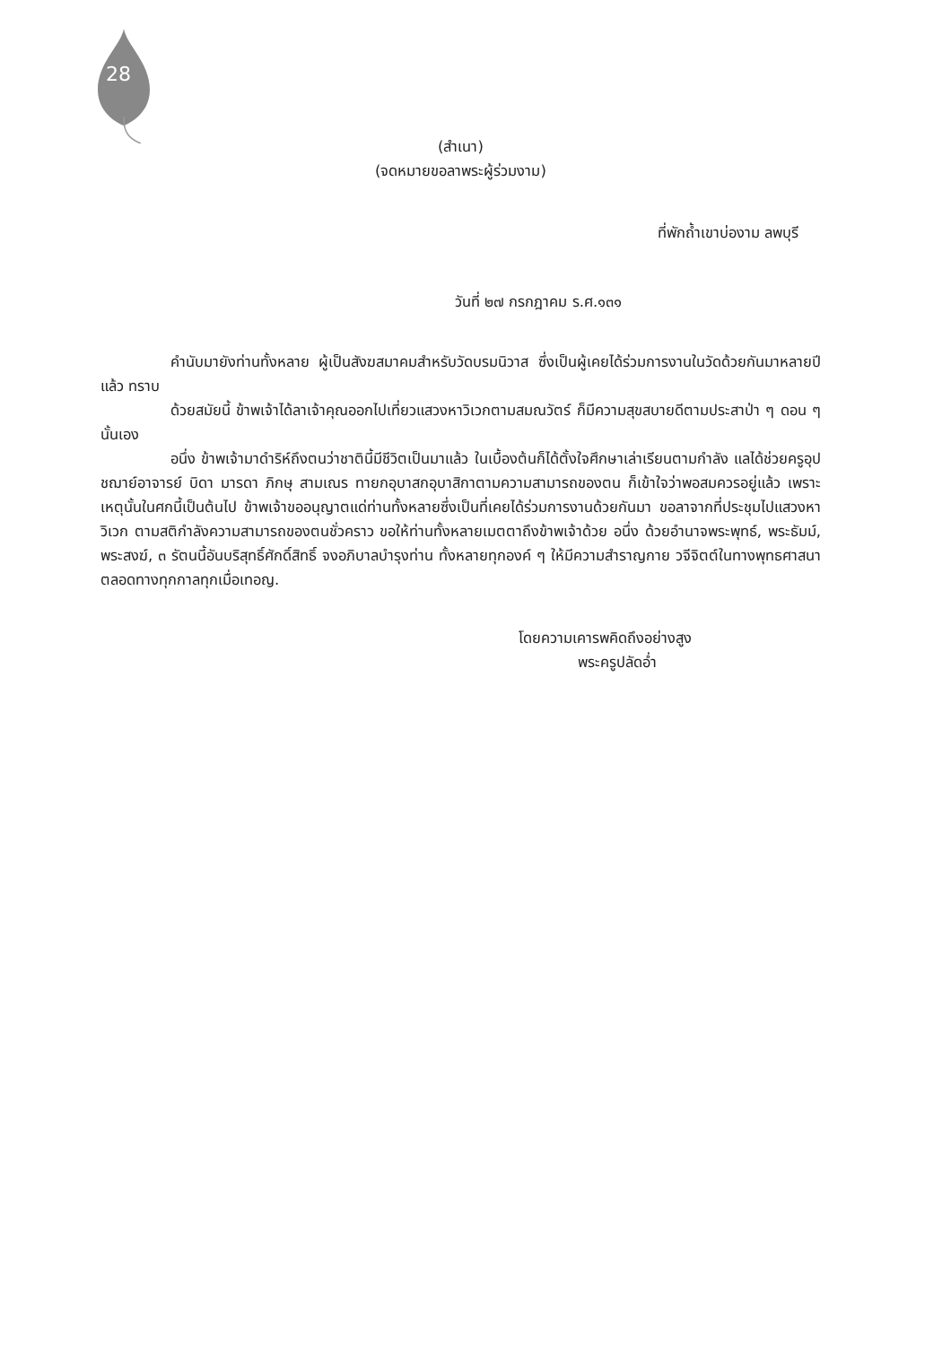28
(สำเนา)
(จดหมายขอลาพระผู้ร่วมงาม)
ที่พักถ้ำเขาบ่องาม ลพบุรี
วันที่ ๒๗ กรกฎาคม ร.ศ.๑๓๑
คำนับมายังท่านทั้งหลาย ผู้เป็นสังฆสมาคมสำหรับวัดบรมนิวาส ซึ่งเป็นผู้เคยได้ร่วมการงานในวัดด้วยกันมาหลายปีแล้ว ทราบ
ด้วยสมัยนี้ ข้าพเจ้าได้ลาเจ้าคุณออกไปเที่ยวแสวงหาวิเวกตามสมณวัตร์ ก็มีความสุขสบายดีตามประสาป่า ๆ ดอน ๆ นั้นเอง
อนึ่ง ข้าพเจ้ามาดำริห์ถึงตนว่าชาตินี้มีชีวิตเป็นมาแล้ว ในเบื้องต้นก็ได้ตั้งใจศึกษาเล่าเรียนตามกำลัง แลได้ช่วยครูอุปชฌาย์อาจารย์ บิดา มารดา ภิกษุ สามเณร ทายกอุบาสกอุบาสิกาตามความสามารถของตน ก็เข้าใจว่าพอสมควรอยู่แล้ว เพราะเหตุนั้นในศกนี้เป็นต้นไป ข้าพเจ้าขออนุญาตแด่ท่านทั้งหลายซึ่งเป็นที่เคยได้ร่วมการงานด้วยกันมา ขอลาจากที่ประชุมไปแสวงหาวิเวก ตามสติกำลังความสามารถของตนชั่วคราว ขอให้ท่านทั้งหลายเมตตาถึงข้าพเจ้าด้วย อนึ่ง ด้วยอำนาจพระพุทธ์, พระธัมม์, พระสงฆ์, ๓ รัตนนี้อันบริสุทธิ์ศักดิ์สิทธิ์ จงอภิบาลบำรุงท่าน ทั้งหลายทุกองค์ ๆ ให้มีความสำราญกาย วจีจิตต์ในทางพุทธศาสนาตลอดทางทุกกาลทุกเมื่อเทอญ.
โดยความเคารพคิดถึงอย่างสูง
พระครูปลัดอ่ำ